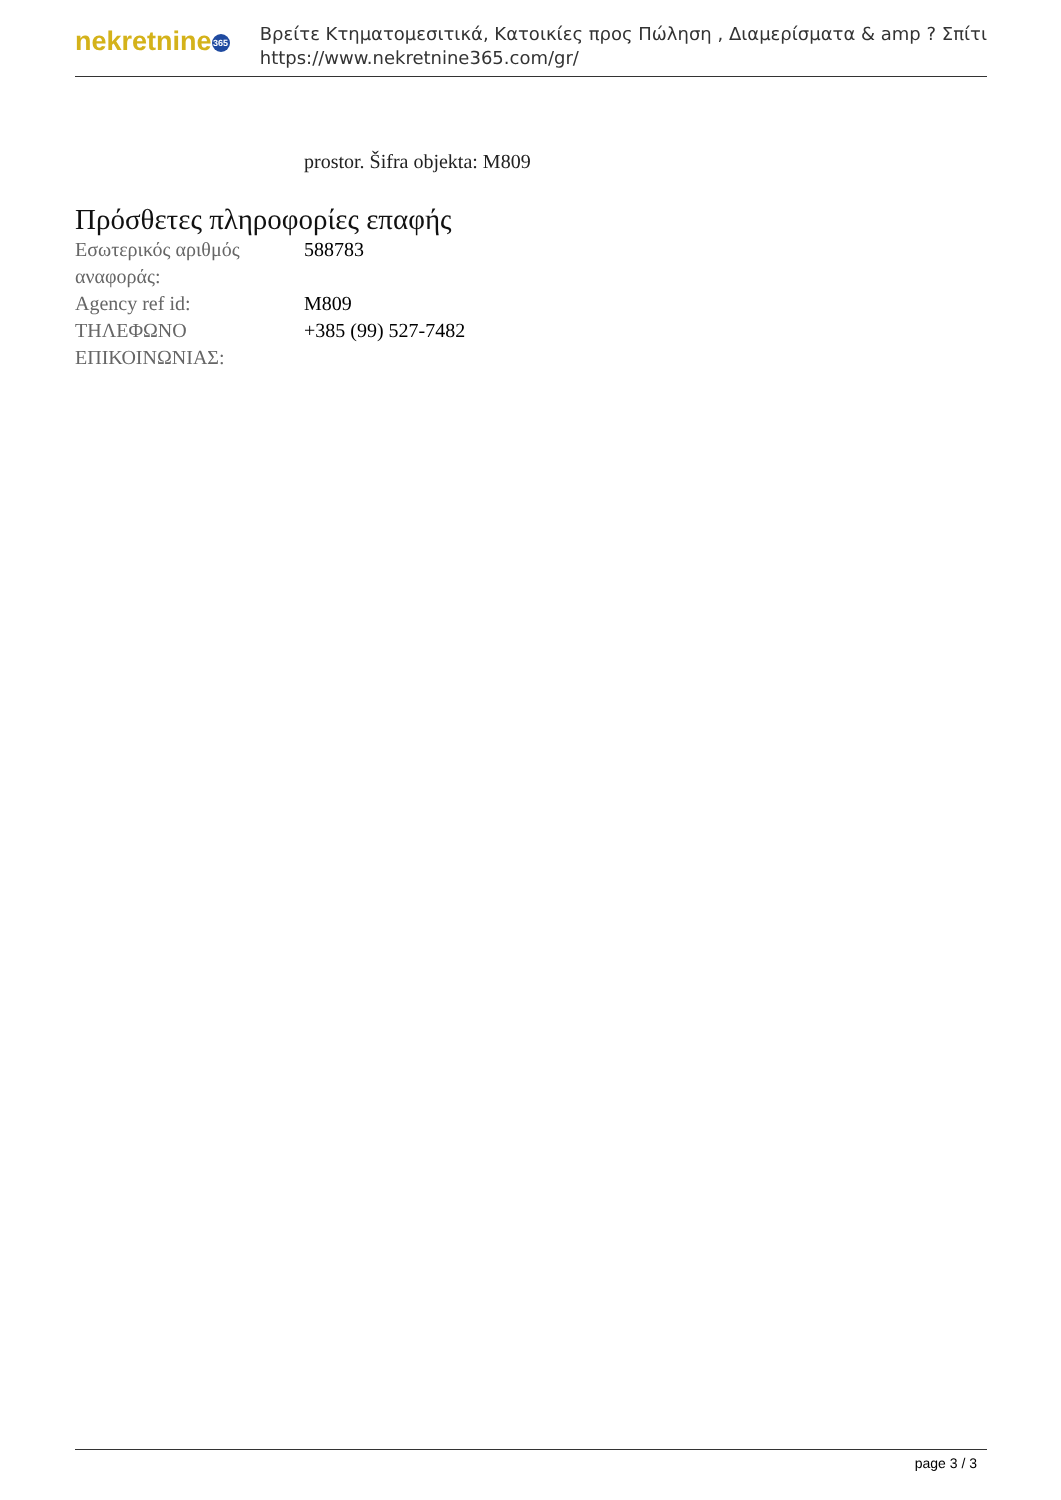nekretnine 365
Βρείτε Κτηματομεσιτικά, Κατοικίες προς Πώληση , Διαμερίσματα & amp ? Σπίτι
https://www.nekretnine365.com/gr/
prostor. Šifra objekta: M809
Πρόσθετες πληροφορίες επαφής
| Εσωτερικός αριθμός αναφοράς: | 588783 |
| Agency ref id: | M809 |
| ΤΗΛΕΦΩΝΟ ΕΠΙΚΟΙΝΩΝΙΑΣ: | +385 (99) 527-7482 |
page 3 / 3